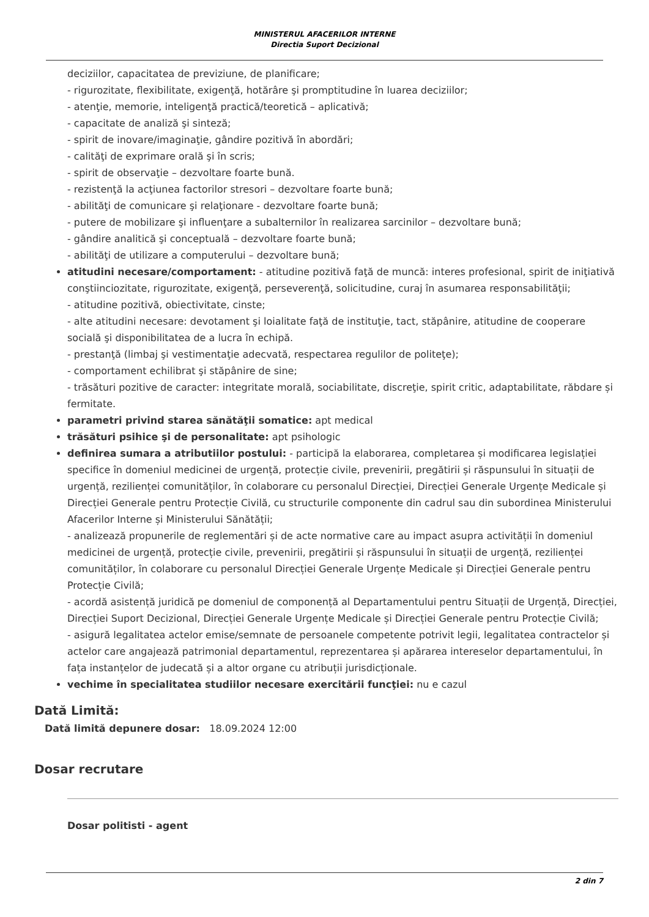MINISTERUL AFACERILOR INTERNE
Directia Suport Decizional
deciziilor, capacitatea de previziune, de planificare;
- rigurozitate, flexibilitate, exigenţă, hotărâre şi promptitudine în luarea deciziilor;
- atenţie, memorie, inteligenţă practică/teoretică – aplicativă;
- capacitate de analiză şi sinteză;
- spirit de inovare/imaginaţie, gândire pozitivă în abordări;
- calităţi de exprimare orală şi în scris;
- spirit de observaţie – dezvoltare foarte bună.
- rezistenţă la acţiunea factorilor stresori – dezvoltare foarte bună;
- abilităţi de comunicare şi relaţionare - dezvoltare foarte bună;
- putere de mobilizare şi influenţare a subalternilor în realizarea sarcinilor – dezvoltare bună;
- gândire analitică şi conceptuală – dezvoltare foarte bună;
- abilităţi de utilizare a computerului – dezvoltare bună;
atitudini necesare/comportament: - atitudine pozitivă faţă de muncă: interes profesional, spirit de iniţiativă conştiinciozitate, rigurozitate, exigenţă, perseverenţă, solicitudine, curaj în asumarea responsabilităţii;
- atitudine pozitivă, obiectivitate, cinste;
- alte atitudini necesare: devotament şi loialitate faţă de instituţie, tact, stăpânire, atitudine de cooperare socială şi disponibilitatea de a lucra în echipă.
- prestanţă (limbaj şi vestimentaţie adecvată, respectarea regulilor de politeţe);
- comportament echilibrat şi stăpânire de sine;
- trăsături pozitive de caracter: integritate morală, sociabilitate, discreţie, spirit critic, adaptabilitate, răbdare și fermitate.
parametri privind starea sănătăţii somatice: apt medical
trăsături psihice şi de personalitate: apt psihologic
definirea sumara a atributiilor postului: - participă la elaborarea, completarea și modificarea legislației specifice în domeniul medicinei de urgență, protecție civile, prevenirii, pregătirii și răspunsului în situații de urgență, rezilienței comunităților, în colaborare cu personalul Direcției, Direcției Generale Urgențe Medicale și Direcției Generale pentru Protecție Civilă, cu structurile componente din cadrul sau din subordinea Ministerului Afacerilor Interne și Ministerului Sănătății;
- analizează propunerile de reglementări și de acte normative care au impact asupra activității în domeniul medicinei de urgență, protecție civile, prevenirii, pregătirii și răspunsului în situații de urgență, rezilienței comunităților, în colaborare cu personalul Direcției Generale Urgențe Medicale și Direcției Generale pentru Protecție Civilă;
- acordă asistență juridică pe domeniul de componență al Departamentului pentru Situații de Urgență, Direcției, Direcției Suport Decizional, Direcției Generale Urgențe Medicale și Direcției Generale pentru Protecție Civilă;
- asigură legalitatea actelor emise/semnate de persoanele competente potrivit legii, legalitatea contractelor și actelor care angajează patrimonial departamentul, reprezentarea și apărarea intereselor departamentului, în fața instanțelor de judecată și a altor organe cu atribuții jurisdicționale.
vechime în specialitatea studiilor necesare exercitării funcţiei: nu e cazul
Dată Limită:
Dată limită depunere dosar: 18.09.2024 12:00
Dosar recrutare
Dosar politisti - agent
2 din 7